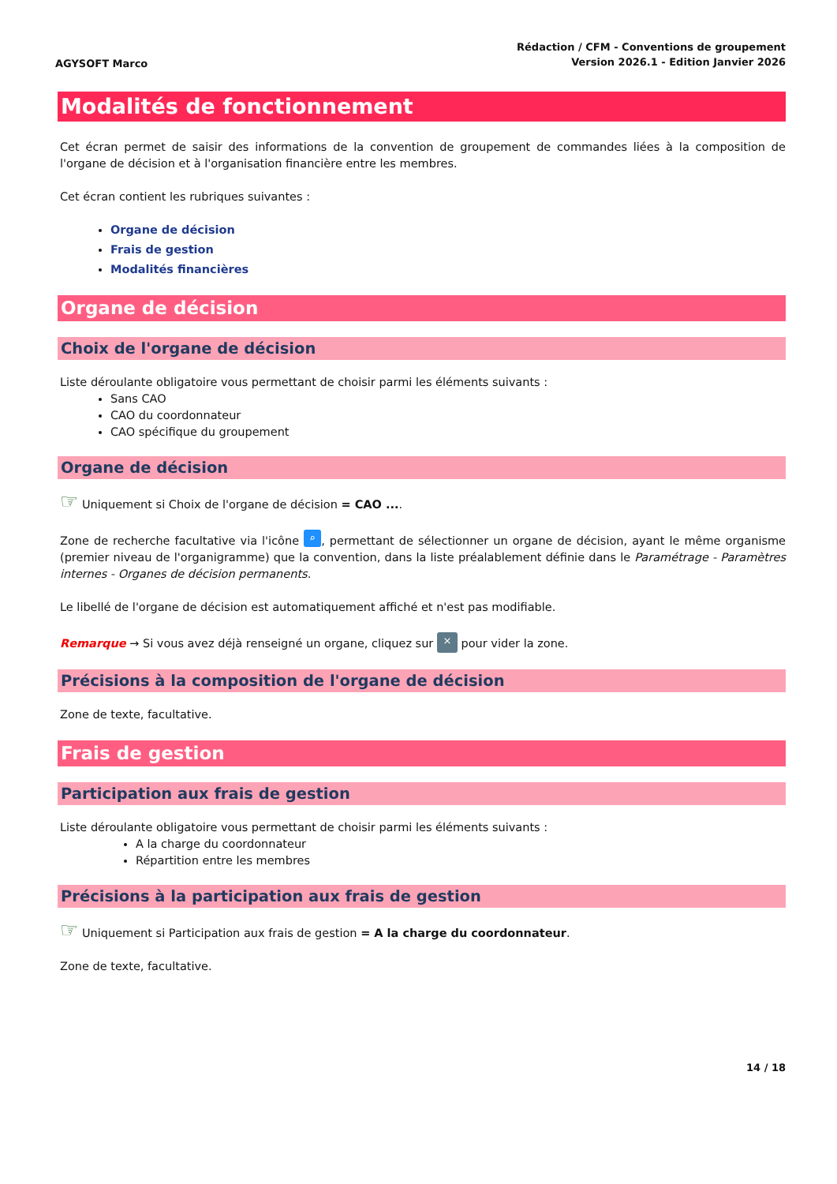AGYSOFT Marco
Rédaction / CFM - Conventions de groupement
Version 2026.1 - Edition Janvier 2026
Modalités de fonctionnement
Cet écran permet de saisir des informations de la convention de groupement de commandes liées à la composition de l'organe de décision et à l'organisation financière entre les membres.
Cet écran contient les rubriques suivantes :
Organe de décision
Frais de gestion
Modalités financières
Organe de décision
Choix de l'organe de décision
Liste déroulante obligatoire vous permettant de choisir parmi les éléments suivants :
Sans CAO
CAO du coordonnateur
CAO spécifique du groupement
Organe de décision
☞ Uniquement si Choix de l'organe de décision = CAO ....
Zone de recherche facultative via l'icône ⌕, permettant de sélectionner un organe de décision, ayant le même organisme (premier niveau de l'organigramme) que la convention, dans la liste préalablement définie dans le Paramétrage - Paramètres internes - Organes de décision permanents.
Le libellé de l'organe de décision est automatiquement affiché et n'est pas modifiable.
Remarque → Si vous avez déjà renseigné un organe, cliquez sur × pour vider la zone.
Précisions à la composition de l'organe de décision
Zone de texte, facultative.
Frais de gestion
Participation aux frais de gestion
Liste déroulante obligatoire vous permettant de choisir parmi les éléments suivants :
A la charge du coordonnateur
Répartition entre les membres
Précisions à la participation aux frais de gestion
☞ Uniquement si Participation aux frais de gestion = A la charge du coordonnateur.
Zone de texte, facultative.
14 / 18